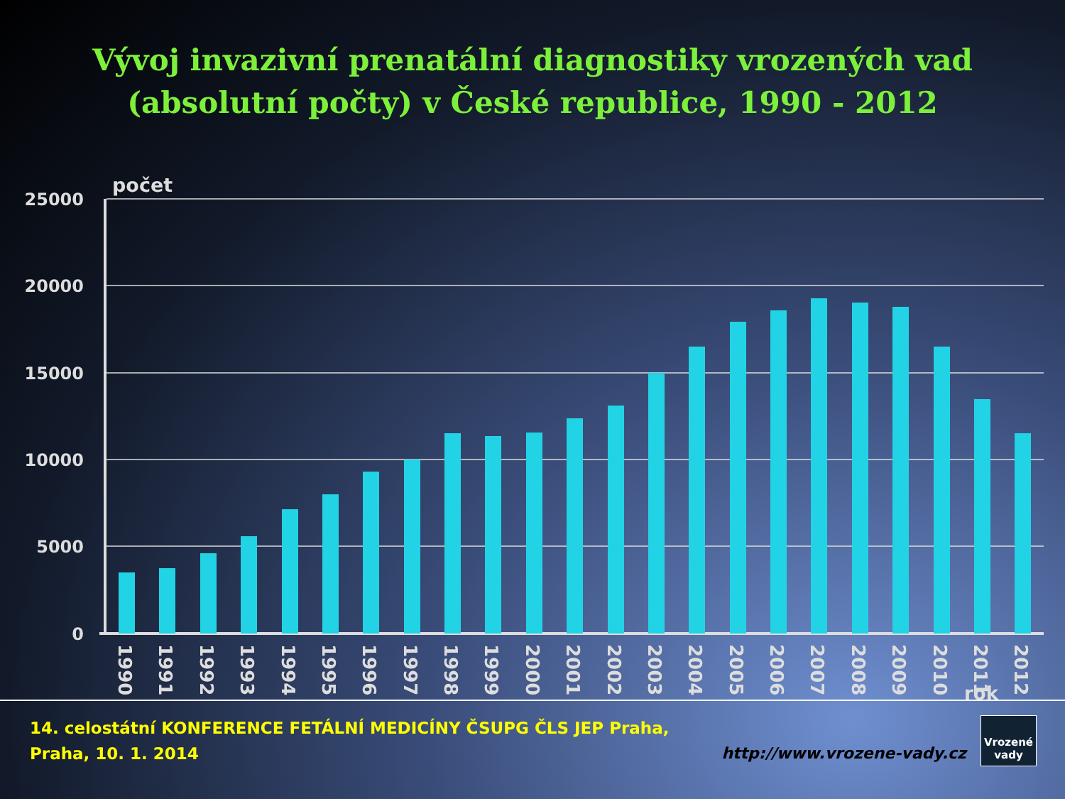Vývoj invazivní prenatální diagnostiky vrozených vad
(absolutní počty) v České republice, 1990 - 2012
počet
25000
20000
15000
10000
5000
0
1990
1991
1992
1993
1994
1995
1996
1997
1998
1999
2000
2001
2002
2003
2004
2005
2006
2007
2008
2009
2010
2011
2012
rok
14. celostátní KONFERENCE FETÁLNÍ MEDICÍNY ČSUPG ČLS JEP Praha,
Praha, 10. 1. 2014
http://www.vrozene-vady.cz Vrozené
vady